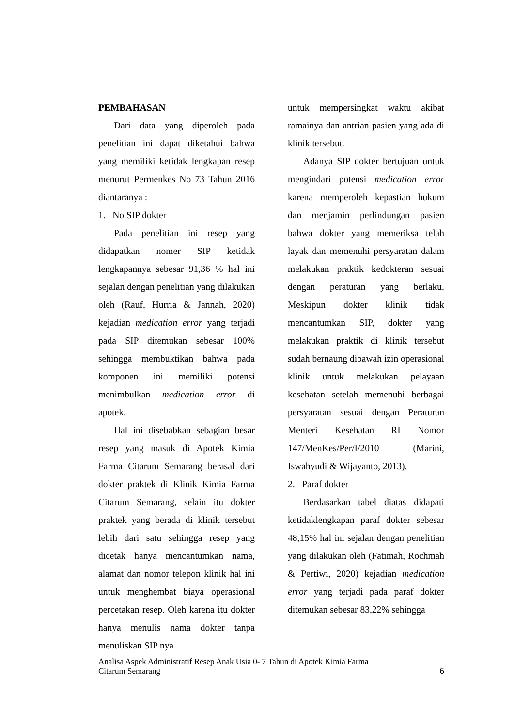PEMBAHASAN
Dari data yang diperoleh pada penelitian ini dapat diketahui bahwa yang memiliki ketidak lengkapan resep menurut Permenkes No 73 Tahun 2016 diantaranya :
1. No SIP dokter
Pada penelitian ini resep yang didapatkan nomer SIP ketidak lengkapannya sebesar 91,36 % hal ini sejalan dengan penelitian yang dilakukan oleh (Rauf, Hurria & Jannah, 2020) kejadian medication error yang terjadi pada SIP ditemukan sebesar 100% sehingga membuktikan bahwa pada komponen ini memiliki potensi menimbulkan medication error di apotek.
Hal ini disebabkan sebagian besar resep yang masuk di Apotek Kimia Farma Citarum Semarang berasal dari dokter praktek di Klinik Kimia Farma Citarum Semarang, selain itu dokter praktek yang berada di klinik tersebut lebih dari satu sehingga resep yang dicetak hanya mencantumkan nama, alamat dan nomor telepon klinik hal ini untuk menghembat biaya operasional percetakan resep. Oleh karena itu dokter hanya menulis nama dokter tanpa menuliskan SIP nya
untuk mempersingkat waktu akibat ramainya dan antrian pasien yang ada di klinik tersebut.
Adanya SIP dokter bertujuan untuk mengindari potensi medication error karena memperoleh kepastian hukum dan menjamin perlindungan pasien bahwa dokter yang memeriksa telah layak dan memenuhi persyaratan dalam melakukan praktik kedokteran sesuai dengan peraturan yang berlaku. Meskipun dokter klinik tidak mencantumkan SIP, dokter yang melakukan praktik di klinik tersebut sudah bernaung dibawah izin operasional klinik untuk melakukan pelayaan kesehatan setelah memenuhi berbagai persyaratan sesuai dengan Peraturan Menteri Kesehatan RI Nomor 147/MenKes/Per/I/2010 (Marini, Iswahyudi & Wijayanto, 2013).
2. Paraf dokter
Berdasarkan tabel diatas didapati ketidaklengkapan paraf dokter sebesar 48,15% hal ini sejalan dengan penelitian yang dilakukan oleh (Fatimah, Rochmah & Pertiwi, 2020) kejadian medication error yang terjadi pada paraf dokter ditemukan sebesar 83,22% sehingga
Analisa Aspek Administratif Resep Anak Usia 0- 7 Tahun di Apotek Kimia Farma
Citarum Semarang
6